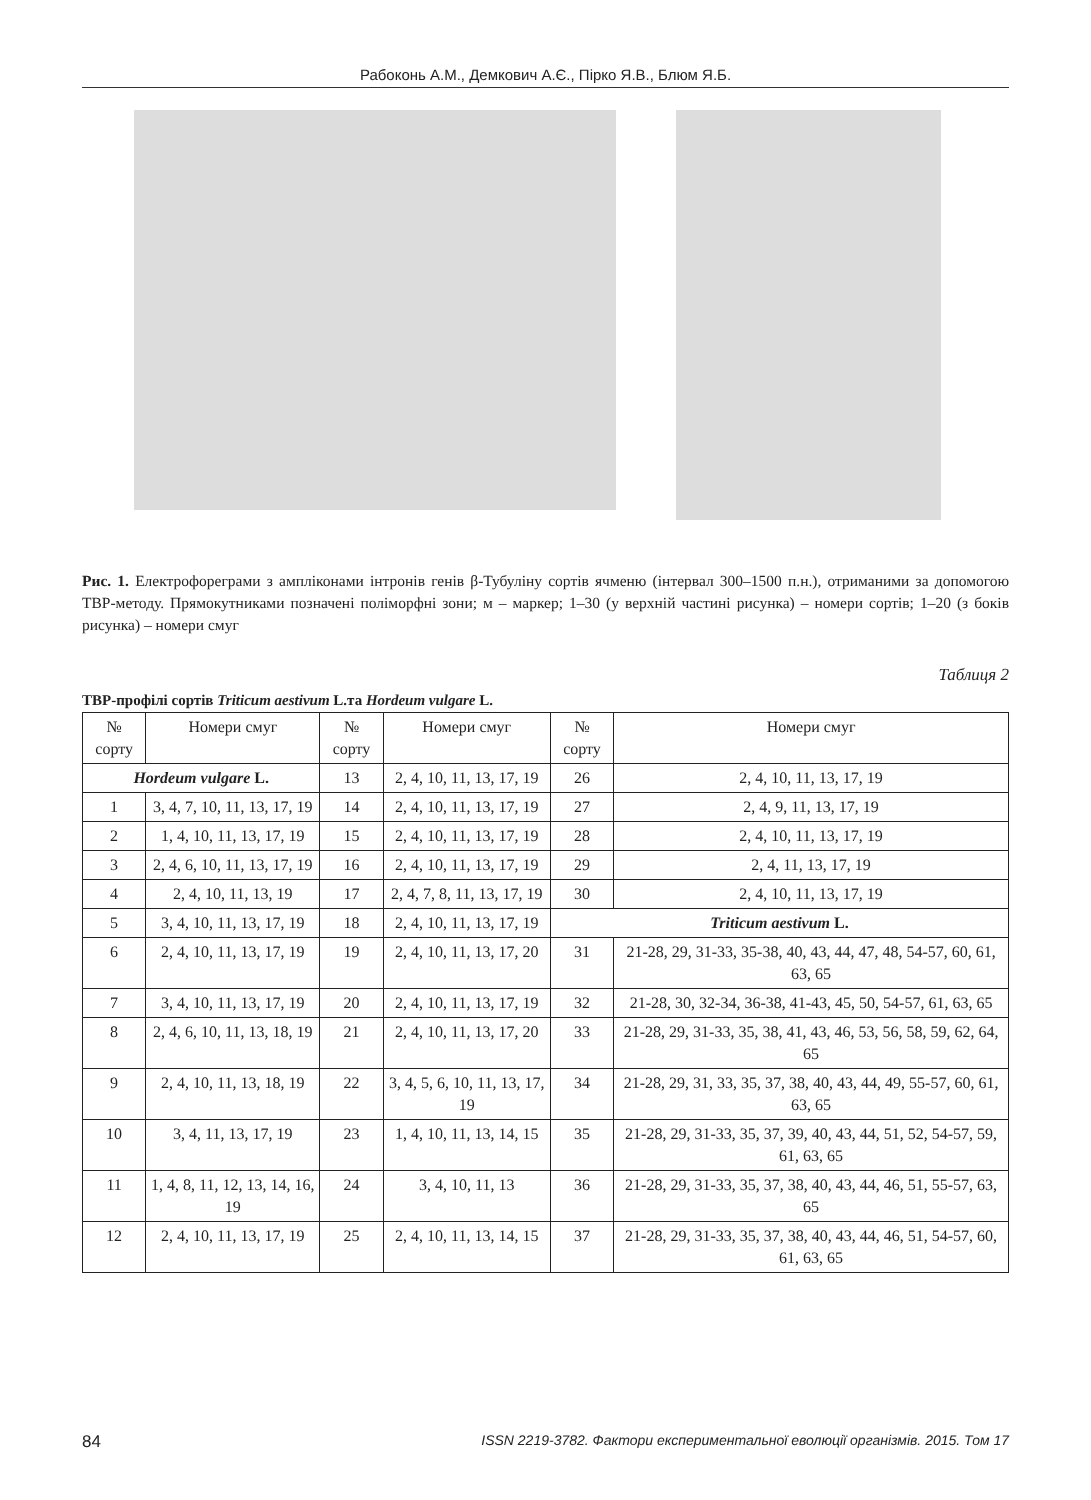Рабоконь А.М., Демкович А.Є., Пірко Я.В., Блюм Я.Б.
Рис. 1. Електрофореграми з амплiконами інтронів генів β-Тубуліну сортів ячменю (інтервал 300–1500 п.н.), отриманими за допомогою ТВР-методу. Прямокутниками позначені поліморфні зони; м – маркер; 1–30 (у верхній частині рисунка) – номери сортів; 1–20 (з боків рисунка) – номери смуг
Таблиця 2
ТВР-профілі сортів Triticum aestivum L.та Hordeum vulgare L.
| № сорту | Номери смуг | № сорту | Номери смуг | № сорту | Номери смуг |
| Hordeum vulgare L. | | 13 | 2, 4, 10, 11, 13, 17, 19 | 26 | 2, 4, 10, 11, 13, 17, 19 |
| 1 | 3, 4, 7, 10, 11, 13, 17, 19 | 14 | 2, 4, 10, 11, 13, 17, 19 | 27 | 2, 4, 9, 11, 13, 17, 19 |
| 2 | 1, 4, 10, 11, 13, 17, 19 | 15 | 2, 4, 10, 11, 13, 17, 19 | 28 | 2, 4, 10, 11, 13, 17, 19 |
| 3 | 2, 4, 6, 10, 11, 13, 17, 19 | 16 | 2, 4, 10, 11, 13, 17, 19 | 29 | 2, 4, 11, 13, 17, 19 |
| 4 | 2, 4, 10, 11, 13, 19 | 17 | 2, 4, 7, 8, 11, 13, 17, 19 | 30 | 2, 4, 10, 11, 13, 17, 19 |
| 5 | 3, 4, 10, 11, 13, 17, 19 | 18 | 2, 4, 10, 11, 13, 17, 19 | Triticum aestivum L. | |
| 6 | 2, 4, 10, 11, 13, 17, 19 | 19 | 2, 4, 10, 11, 13, 17, 20 | 31 | 21-28, 29, 31-33, 35-38, 40, 43, 44, 47, 48, 54-57, 60, 61, 63, 65 |
| 7 | 3, 4, 10, 11, 13, 17, 19 | 20 | 2, 4, 10, 11, 13, 17, 19 | 32 | 21-28, 30, 32-34, 36-38, 41-43, 45, 50, 54-57, 61, 63, 65 |
| 8 | 2, 4, 6, 10, 11, 13, 18, 19 | 21 | 2, 4, 10, 11, 13, 17, 20 | 33 | 21-28, 29, 31-33, 35, 38, 41, 43, 46, 53, 56, 58, 59, 62, 64, 65 |
| 9 | 2, 4, 10, 11, 13, 18, 19 | 22 | 3, 4, 5, 6, 10, 11, 13, 17, 19 | 34 | 21-28, 29, 31, 33, 35, 37, 38, 40, 43, 44, 49, 55-57, 60, 61, 63, 65 |
| 10 | 3, 4, 11, 13, 17, 19 | 23 | 1, 4, 10, 11, 13, 14, 15 | 35 | 21-28, 29, 31-33, 35, 37, 39, 40, 43, 44, 51, 52, 54-57, 59, 61, 63, 65 |
| 11 | 1, 4, 8, 11, 12, 13, 14, 16, 19 | 24 | 3, 4, 10, 11, 13 | 36 | 21-28, 29, 31-33, 35, 37, 38, 40, 43, 44, 46, 51, 55-57, 63, 65 |
| 12 | 2, 4, 10, 11, 13, 17, 19 | 25 | 2, 4, 10, 11, 13, 14, 15 | 37 | 21-28, 29, 31-33, 35, 37, 38, 40, 43, 44, 46, 51, 54-57, 60, 61, 63, 65 |
84 ISSN 2219-3782. Фактори експериментальної еволюції організмів. 2015. Том 17